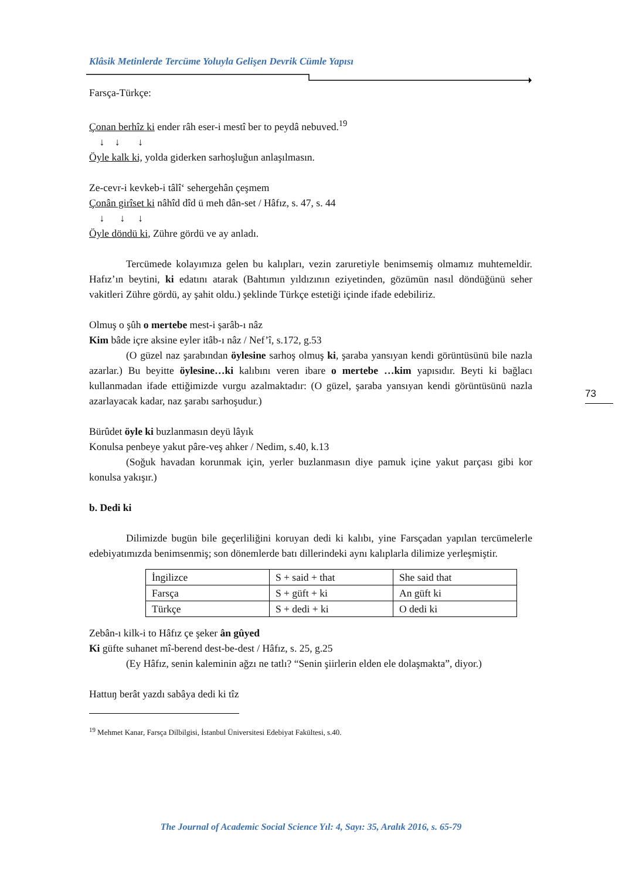Klâsik Metinlerde Tercüme Yoluyla Gelişen Devrik Cümle Yapısı
Farsça-Türkçe:
Çonan berhîz ki ender râh eser-i mestî ber to peydâ nebuved.<sup>19</sup>
↓ ↓ ↓
Öyle kalk ki, yolda giderken sarhoşluğun anlaşılmasın.
Ze-cevr-i kevkeb-i tâlî‘ sehergehân çeşmem
Çonân girîset ki nâhîd dîd ü meh dân-set / Hâfız, s. 47, s. 44
↓ ↓ ↓
Öyle döndü ki, Zühre gördü ve ay anladı.
Tercümede kolayımıza gelen bu kalıpları, vezin zaruretiyle benimsemiş olmamız muhtemeldir. Hafız’ın beytini, ki edatını atarak (Bahtımın yıldızının eziyetinden, gözümün nasıl döndüğünü seher vakitleri Zühre gördü, ay şahit oldu.) şeklinde Türkçe estetiği içinde ifade edebiliriz.
Olmuş o şûh o mertebe mest-i şarâb-ı nâz
Kim bâde içre aksine eyler itâb-ı nâz / Nef’î, s.172, g.53
(O güzel naz şarabından öylesine sarhoş olmuş ki, şaraba yansıyan kendi görüntüsünü bile nazla azarlar.) Bu beyitte öylesine…ki kalıbını veren ibare o mertebe …kim yapısıdır. Beyti ki bağlacı kullanmadan ifade ettiğimizde vurgu azalmaktadır: (O güzel, şaraba yansıyan kendi görüntüsünü nazla azarlayacak kadar, naz şarabı sarhoşudur.)
Bürûdet öyle ki buzlanmasın deyü lâyık
Konulsa penbeye yakut pâre-veş ahker / Nedim, s.40, k.13
(Soğuk havadan korunmak için, yerler buzlanmasın diye pamuk içine yakut parçası gibi kor konulsa yakışır.)
b. Dedi ki
Dilimizde bugün bile geçerliliğini koruyan dedi ki kalıbı, yine Farsçadan yapılan tercümelerle edebiyatımızda benimsenmiş; son dönemlerde batı dillerindeki aynı kalıplarla dilimize yerleşmiştir.
| İngilizce | S + said + that | She said that |
| Farsça | S + güft + ki | An güft ki |
| Türkçe | S + dedi + ki | O dedi ki |
Zebân-ı kilk-i to Hâfız çe şeker ân gûyed
Ki güfte suhanet mî-berend dest-be-dest / Hâfız, s. 25, g.25
(Ey Hâfız, senin kaleminin ağzı ne tatlı? “Senin şiirlerin elden ele dolaşmakta”, diyor.)
Hattuŋ berât yazdı sabâya dedi ki tîz
<sup>19</sup> Mehmet Kanar, Farsça Dilbilgisi, İstanbul Üniversitesi Edebiyat Fakültesi, s.40.
73
The Journal of Academic Social Science Yıl: 4, Sayı: 35, Aralık 2016, s. 65-79